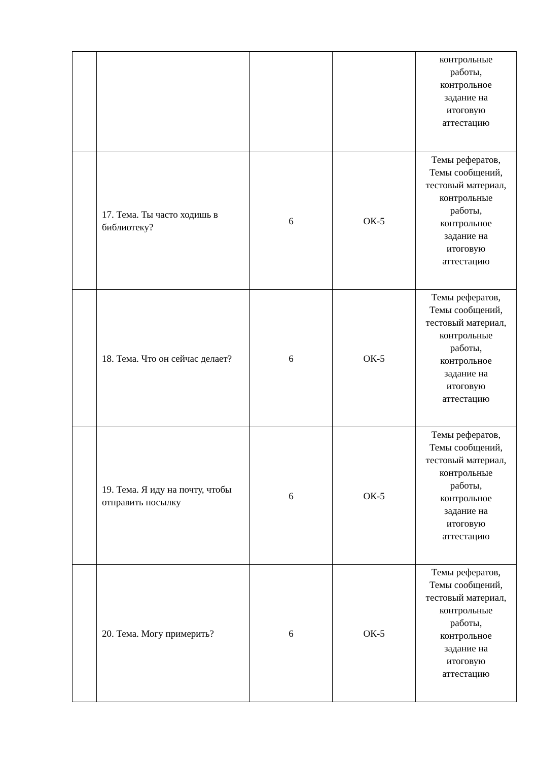| | | | | контрольные работы, контрольное задание на итоговую аттестацию |
| | 17. Тема. Ты часто ходишь в библиотеку? | 6 | ОК-5 | Темы рефератов, Темы сообщений, тестовый материал, контрольные работы, контрольное задание на итоговую аттестацию |
| | 18. Тема. Что он сейчас делает? | 6 | ОК-5 | Темы рефератов, Темы сообщений, тестовый материал, контрольные работы, контрольное задание на итоговую аттестацию |
| | 19. Тема. Я иду на почту, чтобы отправить посылку | 6 | ОК-5 | Темы рефератов, Темы сообщений, тестовый материал, контрольные работы, контрольное задание на итоговую аттестацию |
| | 20. Тема. Могу примерить? | 6 | ОК-5 | Темы рефератов, Темы сообщений, тестовый материал, контрольные работы, контрольное задание на итоговую аттестацию |